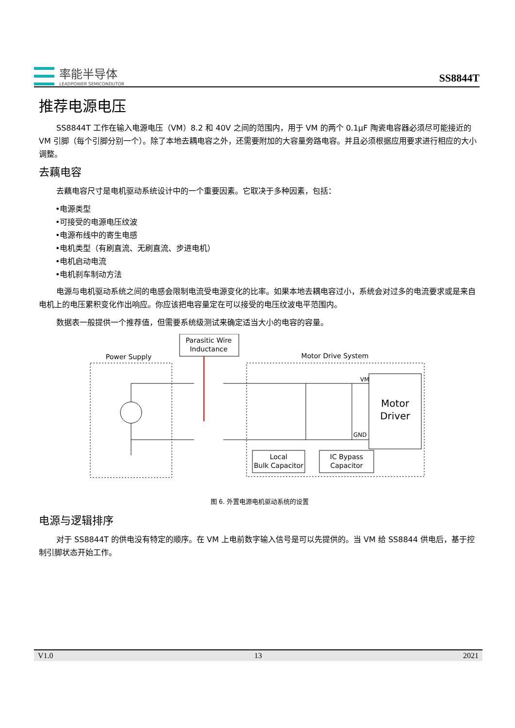率能半导体
LEADPOWER SEMICONDUTOR
SS8844T
推荐电源电压
SS8844T 工作在输入电源电压（VM）8.2 和 40V 之间的范围内，用于 VM 的两个 0.1μF 陶瓷电容器必须尽可能接近的 VM 引脚（每个引脚分别一个）。除了本地去耦电容之外，还需要附加的大容量旁路电容。并且必须根据应用要求进行相应的大小调整。
去藕电容
去藕电容尺寸是电机驱动系统设计中的一个重要因素。它取决于多种因素，包括：
•电源类型
•可接受的电源电压纹波
•电源布线中的寄生电感
•电机类型（有刷直流、无刷直流、步进电机）
•电机启动电流
•电机刹车制动方法
电源与电机驱动系统之间的电感会限制电流受电源变化的比率。如果本地去耦电容过小，系统会对过多的电流要求或是来自电机上的电压累积变化作出响应。你应该把电容量定在可以接受的电压纹波电平范围内。
数据表一般提供一个推荐值，但需要系统级测试来确定适当大小的电容的容量。
Parasitic Wire
Inductance
Power Supply
Motor Drive System
Motor
Driver
VM
GND
Local
Bulk Capacitor
IC Bypass
Capacitor
图 6. 外置电源电机驱动系统的设置
电源与逻辑排序
对于 SS8844T 的供电没有特定的顺序。在 VM 上电前数字输入信号是可以先提供的。当 VM 给 SS8844 供电后，基于控制引脚状态开始工作。
V1.0 13 2021